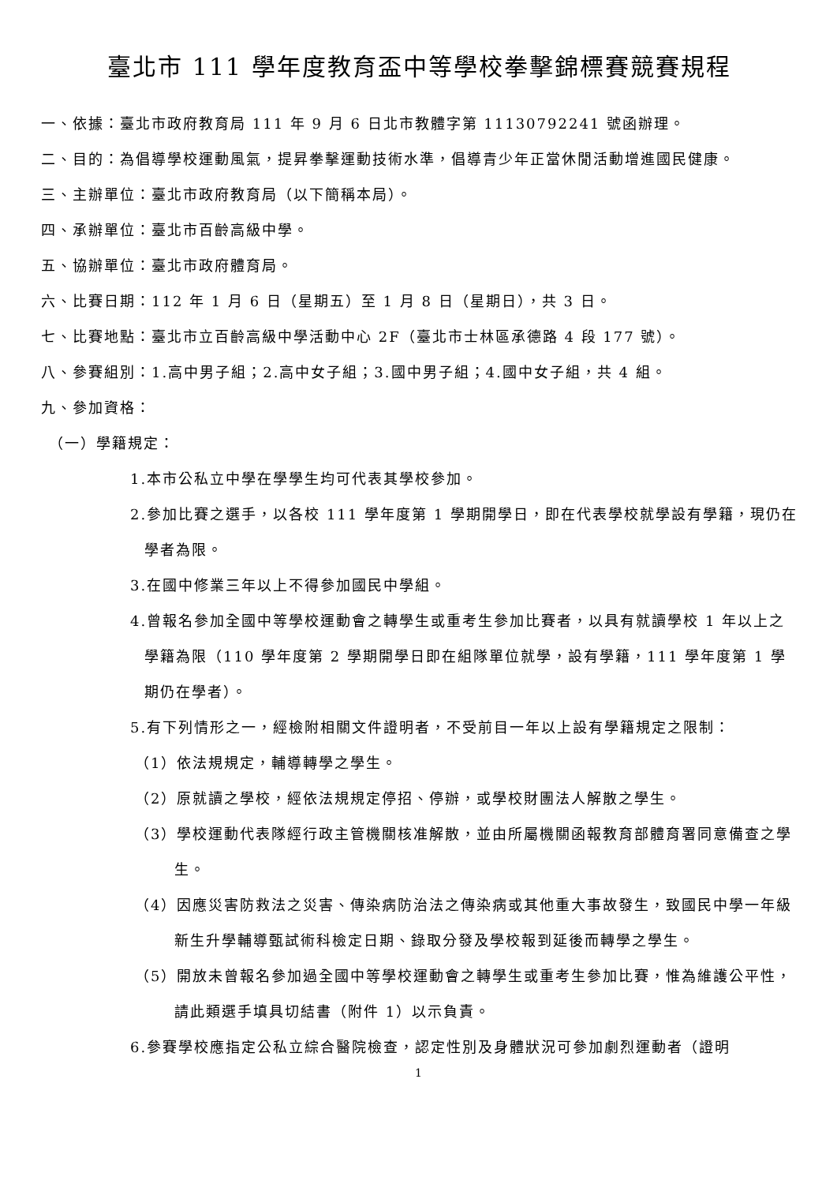臺北市 111 學年度教育盃中等學校拳擊錦標賽競賽規程
一、依據：臺北市政府教育局 111 年 9 月 6 日北市教體字第 11130792241 號函辦理。
二、目的：為倡導學校運動風氣，提昇拳擊運動技術水準，倡導青少年正當休閒活動增進國民健康。
三、主辦單位：臺北市政府教育局（以下簡稱本局）。
四、承辦單位：臺北市百齡高級中學。
五、協辦單位：臺北市政府體育局。
六、比賽日期：112 年 1 月 6 日（星期五）至 1 月 8 日（星期日），共 3 日。
七、比賽地點：臺北市立百齡高級中學活動中心 2F（臺北市士林區承德路 4 段 177 號）。
八、參賽組別：1.高中男子組；2.高中女子組；3.國中男子組；4.國中女子組，共 4 組。
九、參加資格：
（一）學籍規定：
1.本市公私立中學在學學生均可代表其學校參加。
2.參加比賽之選手，以各校 111 學年度第 1 學期開學日，即在代表學校就學設有學籍，現仍在學者為限。
3.在國中修業三年以上不得參加國民中學組。
4.曾報名參加全國中等學校運動會之轉學生或重考生參加比賽者，以具有就讀學校 1 年以上之學籍為限（110 學年度第 2 學期開學日即在組隊單位就學，設有學籍，111 學年度第 1 學期仍在學者）。
5.有下列情形之一，經檢附相關文件證明者，不受前目一年以上設有學籍規定之限制：
（1）依法規規定，輔導轉學之學生。
（2）原就讀之學校，經依法規規定停招、停辦，或學校財團法人解散之學生。
（3）學校運動代表隊經行政主管機關核准解散，並由所屬機關函報教育部體育署同意備查之學生。
（4）因應災害防救法之災害、傳染病防治法之傳染病或其他重大事故發生，致國民中學一年級新生升學輔導甄試術科檢定日期、錄取分發及學校報到延後而轉學之學生。
（5）開放未曾報名參加過全國中等學校運動會之轉學生或重考生參加比賽，惟為維護公平性，請此類選手填具切結書（附件 1）以示負責。
6.參賽學校應指定公私立綜合醫院檢查，認定性別及身體狀況可參加劇烈運動者（證明
1